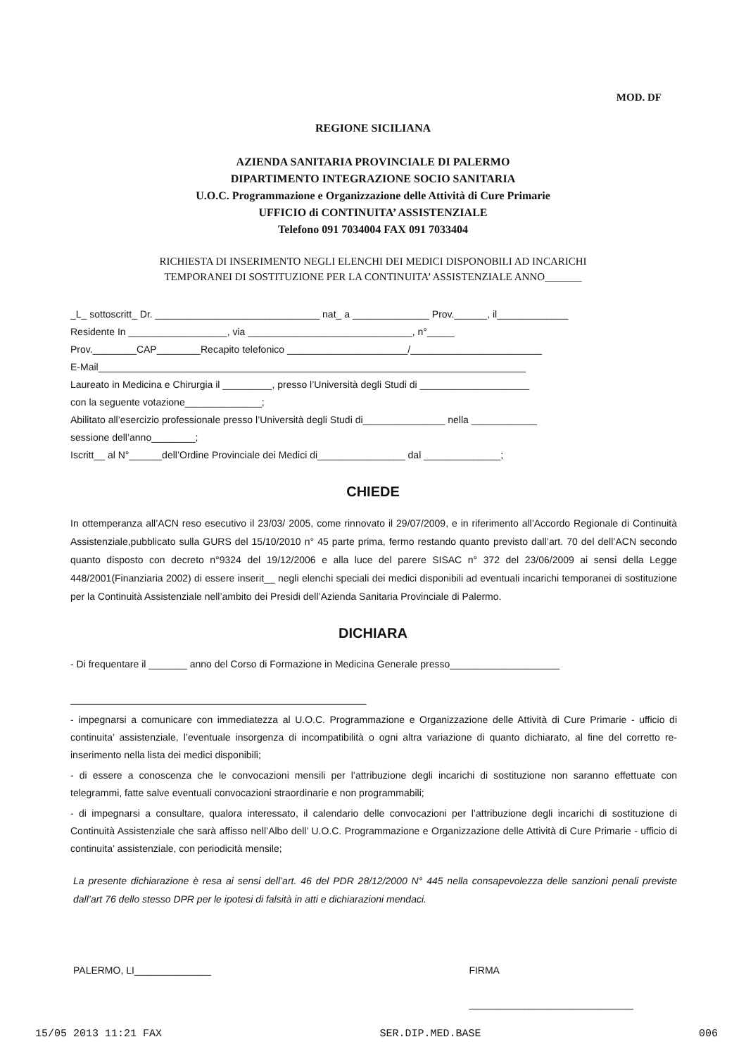MOD. DF
REGIONE SICILIANA
AZIENDA SANITARIA PROVINCIALE DI PALERMO
DIPARTIMENTO INTEGRAZIONE SOCIO SANITARIA
U.O.C. Programmazione e Organizzazione delle Attività di Cure Primarie
UFFICIO di CONTINUITA’ ASSISTENZIALE
Telefono 091 7034004 FAX 091 7033404
RICHIESTA DI INSERIMENTO NEGLI ELENCHI DEI MEDICI DISPONOBILI AD INCARICHI
TEMPORANEI DI SOSTITUZIONE PER LA CONTINUITA’ ASSISTENZIALE ANNO_______
_L_ sottoscritt_ Dr. ______________________________ nat_ a ______________ Prov.______, il_____________
Residente In __________________, via ______________________________, n°_____
Prov.________CAP________Recapito telefonico ______________________/________________________
E-Mail______________________________________________________________________________
Laureato in Medicina e Chirurgia il _________, presso l’Università degli Studi di ____________________
con la seguente votazione______________;
Abilitato all’esercizio professionale presso l’Università degli Studi di_______________ nella ____________
sessione dell’anno________;
Iscritt__ al N°______dell’Ordine Provinciale dei Medici di________________ dal ______________;
CHIEDE
In ottemperanza all’ACN reso esecutivo il 23/03/ 2005, come rinnovato il 29/07/2009, e in riferimento all’Accordo Regionale di Continuità Assistenziale,pubblicato sulla GURS del 15/10/2010 n° 45 parte prima, fermo restando quanto previsto dall’art. 70 del dell’ACN secondo quanto disposto con decreto n°9324 del 19/12/2006 e alla luce del parere SISAC n° 372 del 23/06/2009 ai sensi della Legge 448/2001(Finanziaria 2002) di essere inserit__ negli elenchi speciali dei medici disponibili ad eventuali incarichi temporanei di sostituzione per la Continuità Assistenziale nell’ambito dei Presidi dell’Azienda Sanitaria Provinciale di Palermo.
DICHIARA
- Di frequentare il _______ anno del Corso di Formazione in Medicina Generale presso____________________
______________________________________________________
- impegnarsi a comunicare con immediatezza al U.O.C. Programmazione e Organizzazione delle Attività di Cure Primarie - ufficio di continuita’ assistenziale, l’eventuale insorgenza di incompatibilità o ogni altra variazione di quanto dichiarato, al fine del corretto re-inserimento nella lista dei medici disponibili;
- di essere a conoscenza che le convocazioni mensili per l’attribuzione degli incarichi di sostituzione non saranno effettuate con telegrammi, fatte salve eventuali convocazioni straordinarie e non programmabili;
- di impegnarsi a consultare, qualora interessato, il calendario delle convocazioni per l’attribuzione degli incarichi di sostituzione di Continuità Assistenziale che sarà affisso nell’Albo dell’ U.O.C. Programmazione e Organizzazione delle Attività di Cure Primarie - ufficio di continuita’ assistenziale, con periodicità mensile;
La presente dichiarazione è resa ai sensi dell’art. 46 del PDR 28/12/2000 N° 445 nella consapevolezza delle sanzioni penali previste dall’art 76 dello stesso DPR per le ipotesi di falsità in atti e dichiarazioni mendaci.
PALERMO, LI______________ FIRMA
______________________________
15/05 2013 11:21 FAX SER.DIP.MED.BASE 006